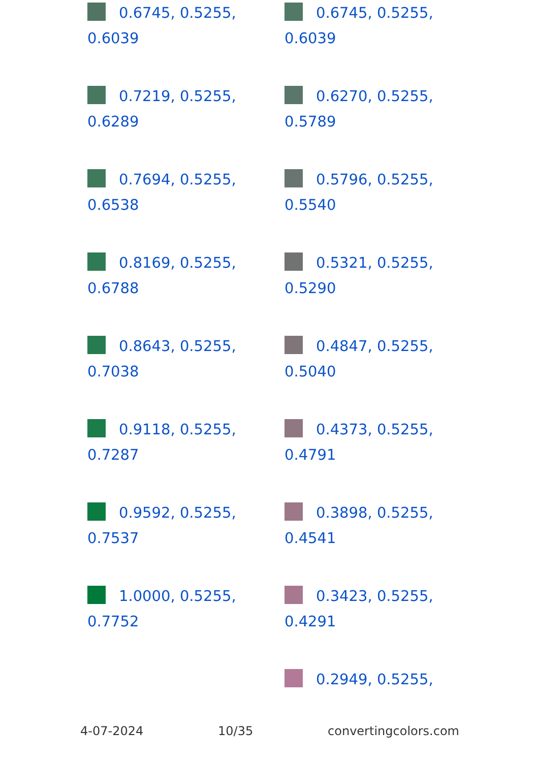0.6745, 0.5255, 0.6039
0.7219, 0.5255, 0.6289
0.7694, 0.5255, 0.6538
0.8169, 0.5255, 0.6788
0.8643, 0.5255, 0.7038
0.9118, 0.5255, 0.7287
0.9592, 0.5255, 0.7537
1.0000, 0.5255, 0.7752
0.6745, 0.5255, 0.6039
0.6270, 0.5255, 0.5789
0.5796, 0.5255, 0.5540
0.5321, 0.5255, 0.5290
0.4847, 0.5255, 0.5040
0.4373, 0.5255, 0.4791
0.3898, 0.5255, 0.4541
0.3423, 0.5255, 0.4291
0.2949, 0.5255,
4-07-2024 10/35 convertingcolors.com